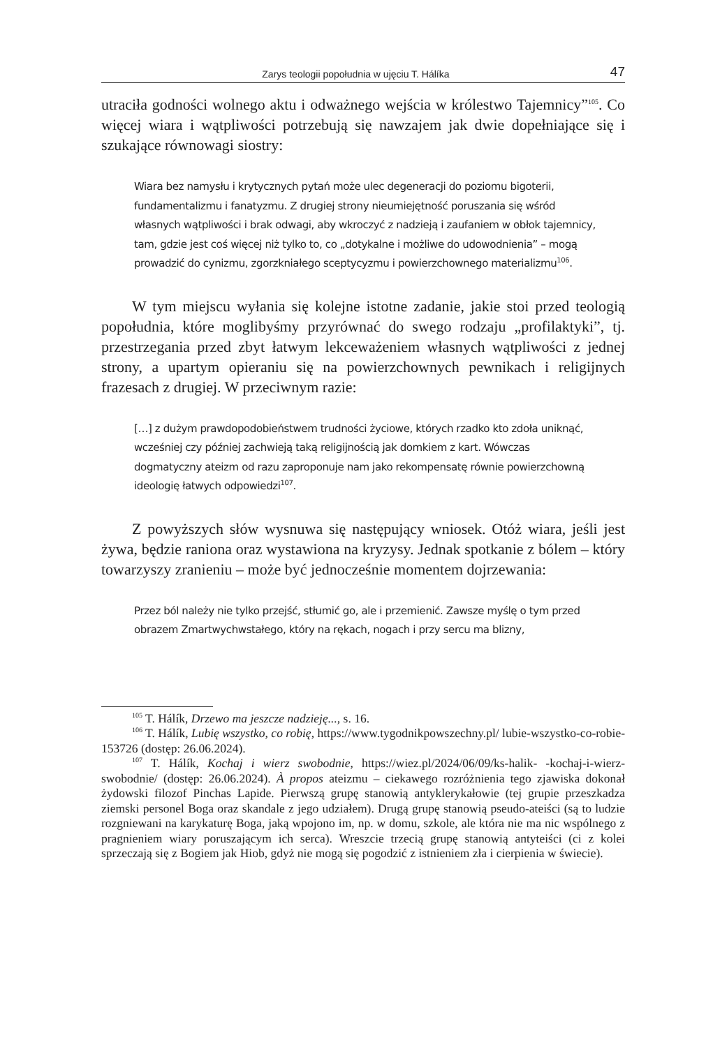Zarys teologii popołudnia w ujęciu T. Hálíka 47
utraciła godności wolnego aktu i odważnego wejścia w królestwo Tajemnicy”<sup>105</sup>. Co więcej wiara i wątpliwości potrzebują się nawzajem jak dwie dopełniające się i szukające równowagi siostry:
Wiara bez namysłu i krytycznych pytań może ulec degeneracji do poziomu bigoterii, fundamentalizmu i fanatyzmu. Z drugiej strony nieumiejętność poruszania się wśród własnych wątpliwości i brak odwagi, aby wkroczyć z nadzieją i zaufaniem w obłok tajemnicy, tam, gdzie jest coś więcej niż tylko to, co „dotykalne i możliwe do udowodnienia” – mogą prowadzić do cynizmu, zgorzkniałego sceptycyzmu i powierzchownego materializmu<sup>106</sup>.
W tym miejscu wyłania się kolejne istotne zadanie, jakie stoi przed teologią popołudnia, które moglibyśmy przyrównać do swego rodzaju „profilaktyki”, tj. przestrzegania przed zbyt łatwym lekceważeniem własnych wątpliwości z jednej strony, a upartym opieraniu się na powierzchownych pewnikach i religijnych frazesach z drugiej. W przeciwnym razie:
[…] z dużym prawdopodobieństwem trudności życiowe, których rzadko kto zdoła uniknąć, wcześniej czy później zachwieją taką religijnością jak domkiem z kart. Wówczas dogmatyczny ateizm od razu zaproponuje nam jako rekompensatę równie powierzchowną ideologię łatwych odpowiedzi<sup>107</sup>.
Z powyższych słów wysnuwa się następujący wniosek. Otóż wiara, jeśli jest żywa, będzie raniona oraz wystawiona na kryzysy. Jednak spotkanie z bólem – który towarzyszy zranieniu – może być jednocześnie momentem dojrzewania:
Przez ból należy nie tylko przejść, stłumić go, ale i przemienić. Zawsze myślę o tym przed obrazem Zmartwychwstałego, który na rękach, nogach i przy sercu ma blizny,
<sup>105</sup> T. Hálík, Drzewo ma jeszcze nadzieję..., s. 16.
<sup>106</sup> T. Hálík, Lubię wszystko, co robię, https://www.tygodnikpowszechny.pl/ lubie-wszystko-co-robie-153726 (dostęp: 26.06.2024).
<sup>107</sup> T. Hálík, Kochaj i wierz swobodnie, https://wiez.pl/2024/06/09/ks-halik- -kochaj-i-wierz-swobodnie/ (dostęp: 26.06.2024). À propos ateizmu – ciekawego rozróżnienia tego zjawiska dokonał żydowski filozof Pinchas Lapide. Pierwszą grupę stanowią antyklerykałowie (tej grupie przeszkadza ziemski personel Boga oraz skandale z jego udziałem). Drugą grupę stanowią pseudo-ateiści (są to ludzie rozgniewani na karykaturę Boga, jaką wpojono im, np. w domu, szkole, ale która nie ma nic wspólnego z pragnieniem wiary poruszającym ich serca). Wreszcie trzecią grupę stanowią antyteiści (ci z kolei sprzeczają się z Bogiem jak Hiob, gdyż nie mogą się pogodzić z istnieniem zła i cierpienia w świecie).